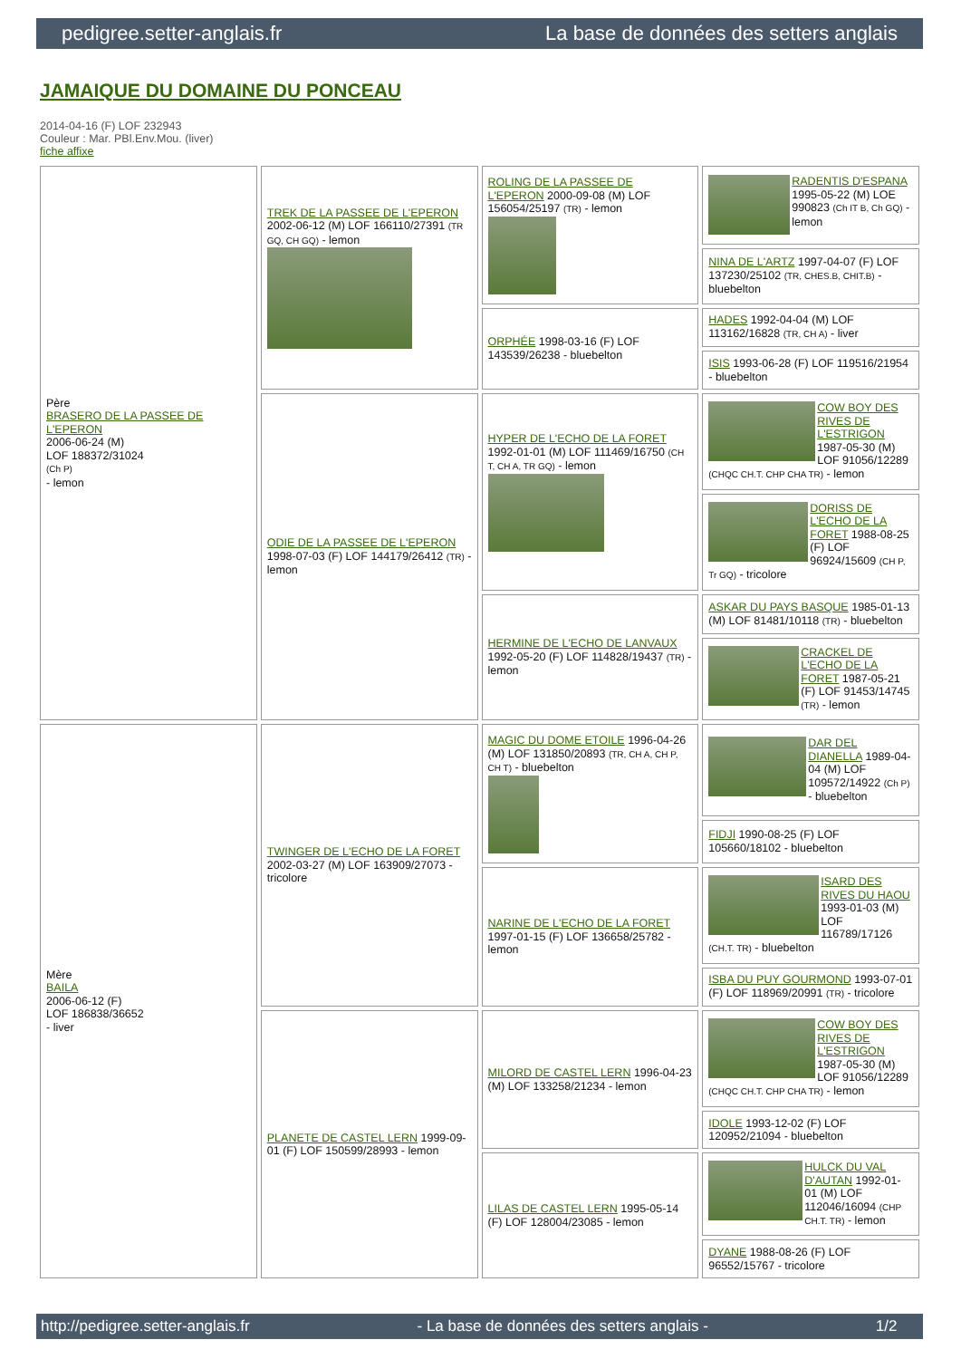pedigree.setter-anglais.fr La base de données des setters anglais
JAMAIQUE DU DOMAINE DU PONCEAU
2014-04-16 (F) LOF 232943
Couleur : Mar. PBl.Env.Mou. (liver)
fiche affixe
| Père BRASERO DE LA PASSEE DE L'EPERON 2006-06-24 (M) LOF 188372/31024 (Ch P) - lemon | TREK DE LA PASSEE DE L'EPERON 2002-06-12 (M) LOF 166110/27391 (TR GQ, CH GQ) - lemon | ROLING DE LA PASSEE DE L'EPERON 2000-09-08 (M) LOF 156054/25197 (TR) - lemon | RADENTIS D'ESPANA 1995-05-22 (M) LOE 990823 (Ch IT B, Ch GQ) - lemon |
| | | | NINA DE L'ARTZ 1997-04-07 (F) LOF 137230/25102 (TR, CHES.B, CHIT.B) - bluebelton |
| | | ORPHÉE 1998-03-16 (F) LOF 143539/26238 - bluebelton | HADES 1992-04-04 (M) LOF 113162/16828 (TR, CH A) - liver |
| | | | ISIS 1993-06-28 (F) LOF 119516/21954 - bluebelton |
| | ODIE DE LA PASSEE DE L'EPERON 1998-07-03 (F) LOF 144179/26412 (TR) - lemon | HYPER DE L'ECHO DE LA FORET 1992-01-01 (M) LOF 111469/16750 (CH T, CH A, TR GQ) - lemon | COW BOY DES RIVES DE L'ESTRIGON 1987-05-30 (M) LOF 91056/12289 (CHQC CH.T. CHP CHA TR) - lemon |
| | | | DORISS DE L'ECHO DE LA FORET 1988-08-25 (F) LOF 96924/15609 (CH P, Tr GQ) - tricolore |
| | | HERMINE DE L'ECHO DE LANVAUX 1992-05-20 (F) LOF 114828/19437 (TR) - lemon | ASKAR DU PAYS BASQUE 1985-01-13 (M) LOF 81481/10118 (TR) - bluebelton |
| | | | CRACKEL DE L'ECHO DE LA FORET 1987-05-21 (F) LOF 91453/14745 (TR) - lemon |
| Mère BAILA 2006-06-12 (F) LOF 186838/36652 - liver | TWINGER DE L'ECHO DE LA FORET 2002-03-27 (M) LOF 163909/27073 - tricolore | MAGIC DU DOME ETOILE 1996-04-26 (M) LOF 131850/20893 (TR, CH A, CH P, CH T) - bluebelton | DAR DEL DIANELLA 1989-04-04 (M) LOF 109572/14922 (Ch P) - bluebelton |
| | | | FIDJI 1990-08-25 (F) LOF 105660/18102 - bluebelton |
| | | NARINE DE L'ECHO DE LA FORET 1997-01-15 (F) LOF 136658/25782 - lemon | ISARD DES RIVES DU HAOU 1993-01-03 (M) LOF 116789/17126 (CH.T. TR) - bluebelton |
| | | | ISBA DU PUY GOURMOND 1993-07-01 (F) LOF 118969/20991 (TR) - tricolore |
| | PLANETE DE CASTEL LERN 1999-09-01 (F) LOF 150599/28993 - lemon | MILORD DE CASTEL LERN 1996-04-23 (M) LOF 133258/21234 - lemon | COW BOY DES RIVES DE L'ESTRIGON 1987-05-30 (M) LOF 91056/12289 (CHQC CH.T. CHP CHA TR) - lemon |
| | | | IDOLE 1993-12-02 (F) LOF 120952/21094 - bluebelton |
| | | LILAS DE CASTEL LERN 1995-05-14 (F) LOF 128004/23085 - lemon | HULCK DU VAL D'AUTAN 1992-01-01 (M) LOF 112046/16094 (CHP CH.T. TR) - lemon |
| | | | DYANE 1988-08-26 (F) LOF 96552/15767 - tricolore |
http://pedigree.setter-anglais.fr - La base de données des setters anglais - 1/2